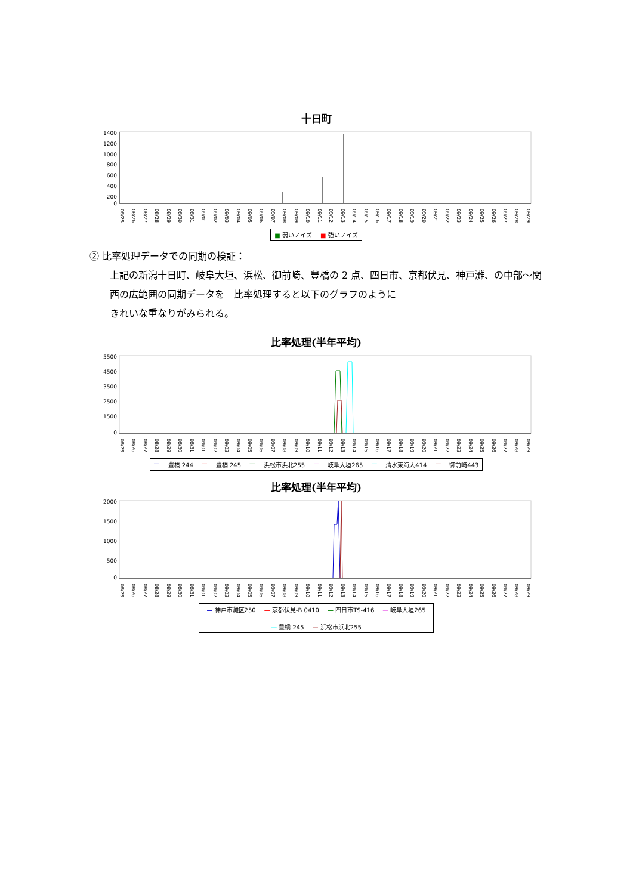十日町
1400
1200
1000
800
600
400
200
0
08/25 08/26 08/27 08/28 08/29 08/30 08/31 09/01 09/02 09/03 09/04 09/05 09/06 09/07 09/08 09/09 09/10 09/11 09/12 09/13 09/14 09/15 09/16 09/17 09/18 09/19 09/20 09/21 09/22 09/23 09/24 09/25 09/26 09/27 09/28 09/29
■ 弱いノイズ ■ 強いノイズ
② 比率処理データでの同期の検証：
上記の新潟十日町、岐阜大垣、浜松、御前崎、豊橋の 2 点、四日市、京都伏見、神戸灘、の中部～関西の広範囲の同期データを　比率処理すると以下のグラフのように
きれいな重なりがみられる。
比率処理(半年平均)
5500
4500
3500
2500
1500
0
08/25 08/26 08/27 08/28 08/29 08/30 08/31 09/01 09/02 09/03 09/04 09/05 09/06 09/07 09/08 09/09 09/10 09/11 09/12 09/13 09/14 09/15 09/16 09/17 09/18 09/19 09/20 09/21 09/22 09/23 09/24 09/25 09/26 09/27 09/28 09/29
— 豊橋 244 — 豊橋 245 — 浜松市浜北255 — 岐阜大垣265 — 清水東海大414 — 御前崎443
比率処理(半年平均)
2000
1500
1000
500
0
08/25 08/26 08/27 08/28 08/29 08/30 08/31 09/01 09/02 09/03 09/04 09/05 09/06 09/07 09/08 09/09 09/10 09/11 09/12 09/13 09/14 09/15 09/16 09/17 09/18 09/19 09/20 09/21 09/22 09/23 09/24 09/25 09/26 09/27 09/28 09/29
— 神戸市灘区250 — 京都伏見-B 0410 — 四日市TS-416 — 岐阜大垣265 — 豊橋 245 — 浜松市浜北255